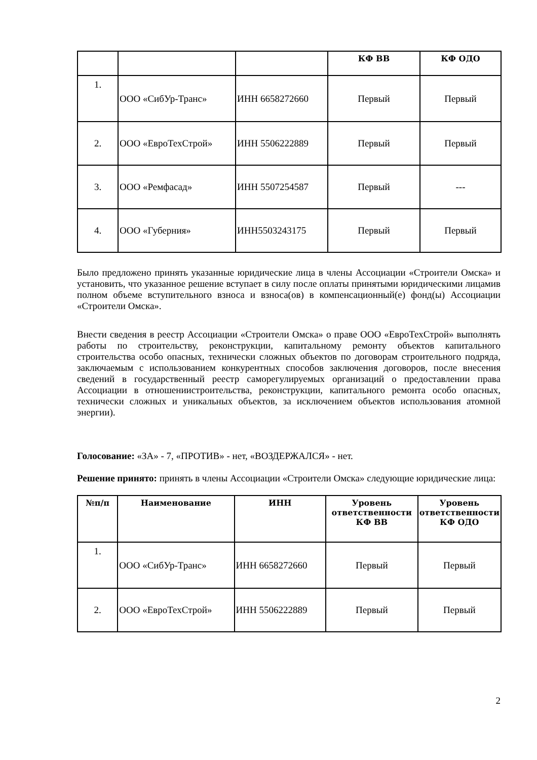| | | | КФ ВВ | КФ ОДО |
| --- | --- | --- | --- | --- |
| 1. | ООО «СибУр-Транс» | ИНН 6658272660 | Первый | Первый |
| 2. | ООО «ЕвроТехСтрой» | ИНН 5506222889 | Первый | Первый |
| 3. | ООО «Ремфасад» | ИНН 5507254587 | Первый | --- |
| 4. | ООО «Губерния» | ИНН5503243175 | Первый | Первый |
Было предложено принять указанные юридические лица в члены Ассоциации «Строители Омска» и установить, что указанное решение вступает в силу после оплаты принятыми юридическими лицамив полном объеме вступительного взноса и взноса(ов) в компенсационный(е) фонд(ы) Ассоциации «Строители Омска».
Внести сведения в реестр Ассоциации «Строители Омска» о праве ООО «ЕвроТехСтрой» выполнять работы по строительству, реконструкции, капитальному ремонту объектов капитального строительства особо опасных, технически сложных объектов по договорам строительного подряда, заключаемым с использованием конкурентных способов заключения договоров, после внесения сведений в государственный реестр саморегулируемых организаций о предоставлении права Ассоциации в отношениистроительства, реконструкции, капитального ремонта особо опасных, технически сложных и уникальных объектов, за исключением объектов использования атомной энергии).
Голосование: «ЗА» - 7, «ПРОТИВ» - нет, «ВОЗДЕРЖАЛСЯ» - нет.
Решение принято: принять в члены Ассоциации «Строители Омска» следующие юридические лица:
| №п/п | Наименование | ИНН | Уровень ответственности КФ ВВ | Уровень ответственности КФ ОДО |
| --- | --- | --- | --- | --- |
| 1. | ООО «СибУр-Транс» | ИНН 6658272660 | Первый | Первый |
| 2. | ООО «ЕвроТехСтрой» | ИНН 5506222889 | Первый | Первый |
2